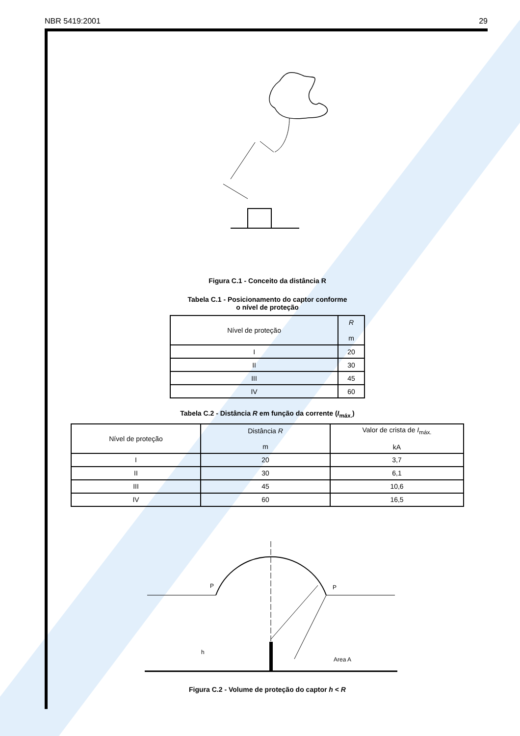NBR 5419:2001 29
Figura C.1 - Conceito da distância R
Tabela C.1 - Posicionamento do captor conforme
o nível de proteção
| Nível de proteção | R m |
| --- | --- |
| I | 20 |
| II | 30 |
| III | 45 |
| IV | 60 |
Tabela C.2 - Distância R em função da corrente (I<sub>máx.</sub>)
| Nível de proteção | Distância R m | Valor de crista de I<sub>máx.</sub> kA |
| --- | --- | --- |
| I | 20 | 3,7 |
| II | 30 | 6,1 |
| III | 45 | 10,6 |
| IV | 60 | 16,5 |
P
P
Area A
h
Figura C.2 - Volume de proteção do captor h < R